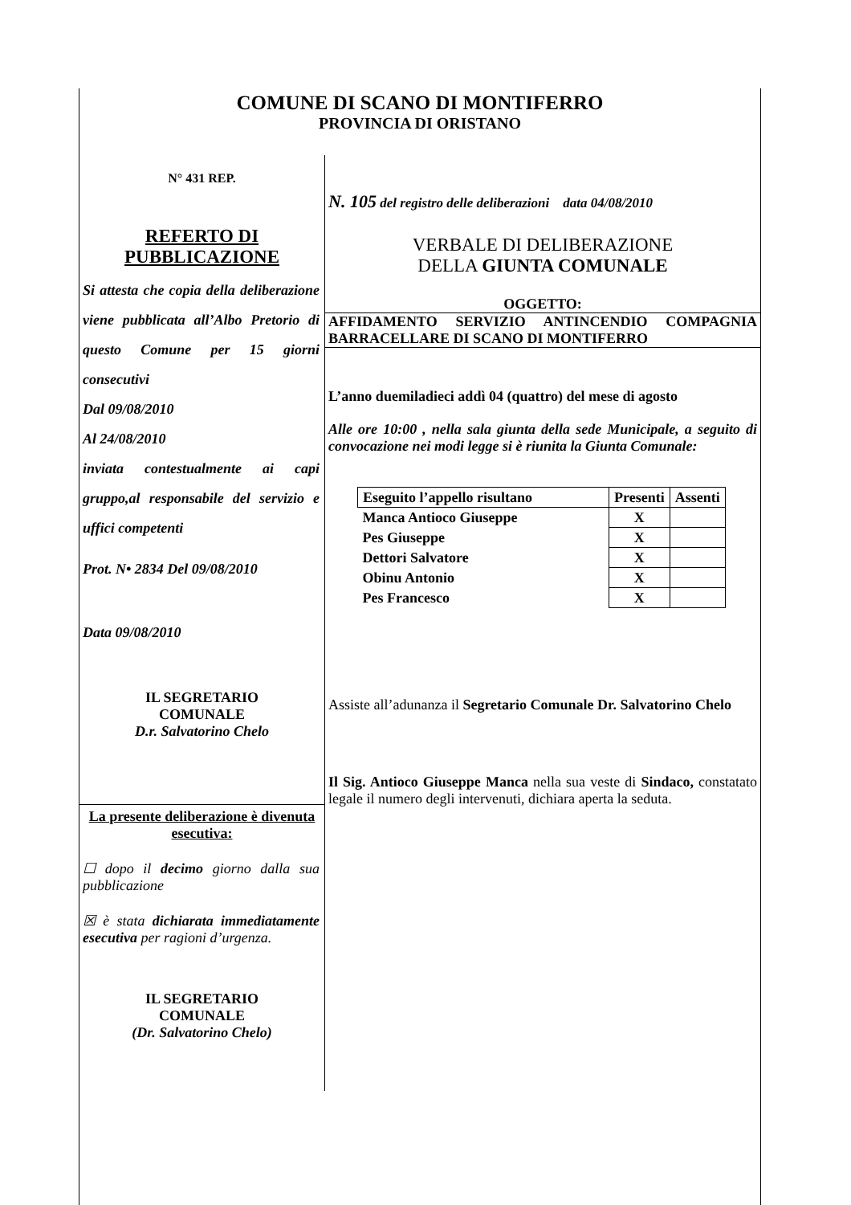COMUNE DI SCANO DI MONTIFERRO
PROVINCIA DI ORISTANO
N° 431 REP.
REFERTO DI PUBBLICAZIONE
Si attesta che copia della deliberazione viene pubblicata all’Albo Pretorio di questo Comune per 15 giorni consecutivi
Dal 09/08/2010
Al 24/08/2010
inviata contestualmente ai capi gruppo,al responsabile del servizio e uffici competenti
Prot. N• 2834 Del 09/08/2010
Data 09/08/2010
IL SEGRETARIO
COMUNALE
D.r. Salvatorino Chelo
La presente deliberazione è divenuta esecutiva:
☐ dopo il decimo giorno dalla sua pubblicazione
☒ è stata dichiarata immediatamente esecutiva per ragioni d’urgenza.
IL SEGRETARIO
COMUNALE
(Dr. Salvatorino Chelo)
N. 105 del registro delle deliberazioni data 04/08/2010
VERBALE DI DELIBERAZIONE
DELLA GIUNTA COMUNALE
OGGETTO:
AFFIDAMENTO SERVIZIO ANTINCENDIO COMPAGNIA BARRACELLARE DI SCANO DI MONTIFERRO
L’anno duemiladieci addì 04 (quattro) del mese di agosto
Alle ore 10:00 , nella sala giunta della sede Municipale, a seguito di convocazione nei modi legge si è riunita la Giunta Comunale:
| Eseguito l’appello risultano | Presenti | Assenti |
| --- | --- | --- |
| Manca Antioco Giuseppe | X | |
| Pes Giuseppe | X | |
| Dettori Salvatore | X | |
| Obinu Antonio | X | |
| Pes Francesco | X | |
Assiste all’adunanza il Segretario Comunale Dr. Salvatorino Chelo
Il Sig. Antioco Giuseppe Manca nella sua veste di Sindaco, constatato legale il numero degli intervenuti, dichiara aperta la seduta.